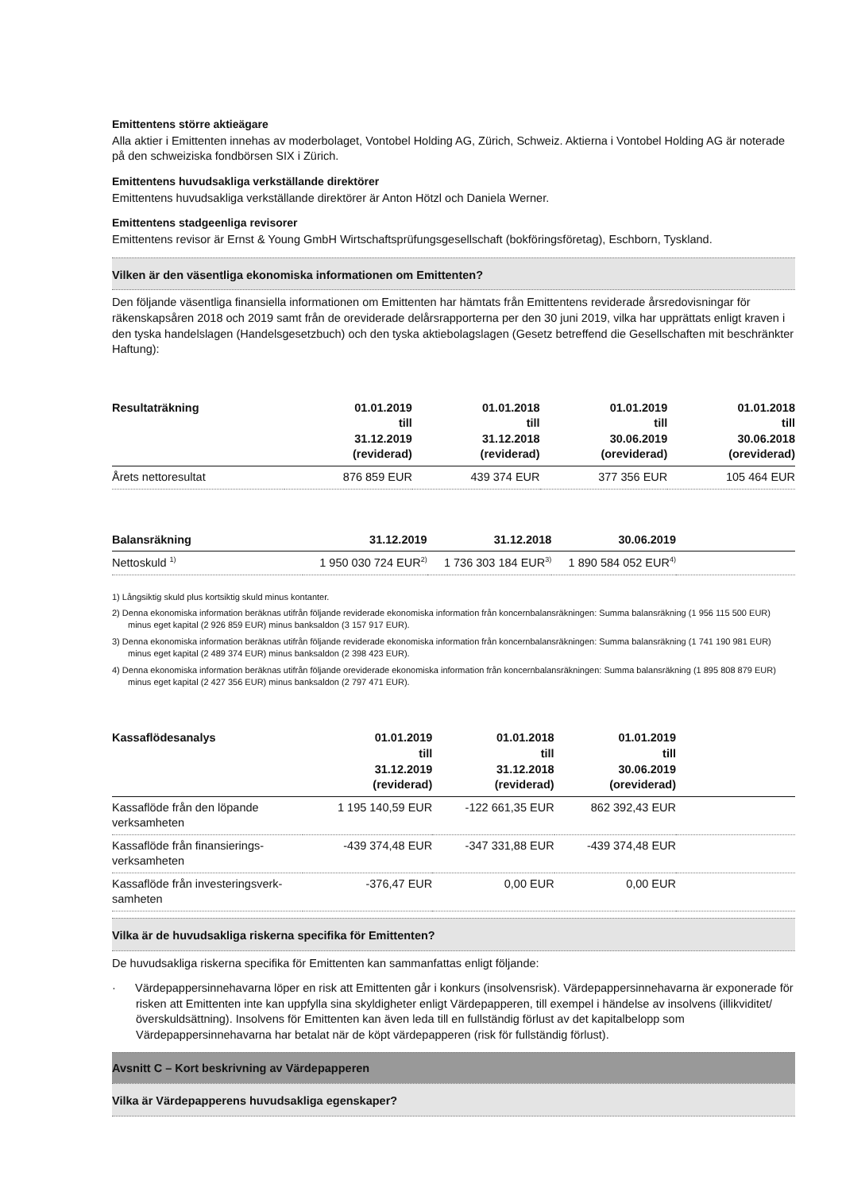Emittentens större aktieägare
Alla aktier i Emittenten innehas av moderbolaget, Vontobel Holding AG, Zürich, Schweiz. Aktierna i Vontobel Holding AG är noterade på den schweiziska fondbörsen SIX i Zürich.
Emittentens huvudsakliga verkställande direktörer
Emittentens huvudsakliga verkställande direktörer är Anton Hötzl och Daniela Werner.
Emittentens stadgeenliga revisorer
Emittentens revisor är Ernst & Young GmbH Wirtschaftsprüfungsgesellschaft (bokföringsföretag), Eschborn, Tyskland.
Vilken är den väsentliga ekonomiska informationen om Emittenten?
Den följande väsentliga finansiella informationen om Emittenten har hämtats från Emittentens reviderade årsredovisningar för räkenskapsåren 2018 och 2019 samt från de oreviderade delårsrapporterna per den 30 juni 2019, vilka har upprättats enligt kraven i den tyska handelslagen (Handelsgesetzbuch) och den tyska aktiebolagslagen (Gesetz betreffend die Gesellschaften mit beschränkter Haftung):
| Resultaträkning | 01.01.2019 till 31.12.2019 (reviderad) | 01.01.2018 till 31.12.2018 (reviderad) | 01.01.2019 till 30.06.2019 (oreviderad) | 01.01.2018 till 30.06.2018 (oreviderad) |
| --- | --- | --- | --- | --- |
| Årets nettoresultat | 876 859 EUR | 439 374 EUR | 377 356 EUR | 105 464 EUR |
| Balansräkning | 31.12.2019 | 31.12.2018 | 30.06.2019 | |
| --- | --- | --- | --- | --- |
| Nettoskuld <sup>1)</sup> | 1 950 030 724 EUR<sup>2)</sup> | 1 736 303 184 EUR<sup>3)</sup> | 1 890 584 052 EUR<sup>4)</sup> | |
1) Långsiktig skuld plus kortsiktig skuld minus kontanter.
2) Denna ekonomiska information beräknas utifrån följande reviderade ekonomiska information från koncernbalansräkningen: Summa balansräkning (1 956 115 500 EUR) minus eget kapital (2 926 859 EUR) minus banksaldon (3 157 917 EUR).
3) Denna ekonomiska information beräknas utifrån följande reviderade ekonomiska information från koncernbalansräkningen: Summa balansräkning (1 741 190 981 EUR) minus eget kapital (2 489 374 EUR) minus banksaldon (2 398 423 EUR).
4) Denna ekonomiska information beräknas utifrån följande oreviderade ekonomiska information från koncernbalansräkningen: Summa balansräkning (1 895 808 879 EUR) minus eget kapital (2 427 356 EUR) minus banksaldon (2 797 471 EUR).
| Kassaflödesanalys | 01.01.2019 till 31.12.2019 (reviderad) | 01.01.2018 till 31.12.2018 (reviderad) | 01.01.2019 till 30.06.2019 (oreviderad) | |
| --- | --- | --- | --- | --- |
| Kassaflöde från den löpande verksamheten | 1 195 140,59 EUR | -122 661,35 EUR | 862 392,43 EUR | |
| Kassaflöde från finansierings-verksamheten | -439 374,48 EUR | -347 331,88 EUR | -439 374,48 EUR | |
| Kassaflöde från investeringsverk-samheten | -376,47 EUR | 0,00 EUR | 0,00 EUR | |
Vilka är de huvudsakliga riskerna specifika för Emittenten?
De huvudsakliga riskerna specifika för Emittenten kan sammanfattas enligt följande:
· Värdepappersinnehavarna löper en risk att Emittenten går i konkurs (insolvensrisk). Värdepappersinnehavarna är exponerade för risken att Emittenten inte kan uppfylla sina skyldigheter enligt Värdepapperen, till exempel i händelse av insolvens (illikviditet/överskuldsättning). Insolvens för Emittenten kan även leda till en fullständig förlust av det kapitalbelopp som Värdepappersinnehavarna har betalat när de köpt värdepapperen (risk för fullständig förlust).
Avsnitt C – Kort beskrivning av Värdepapperen
Vilka är Värdepapperens huvudsakliga egenskaper?